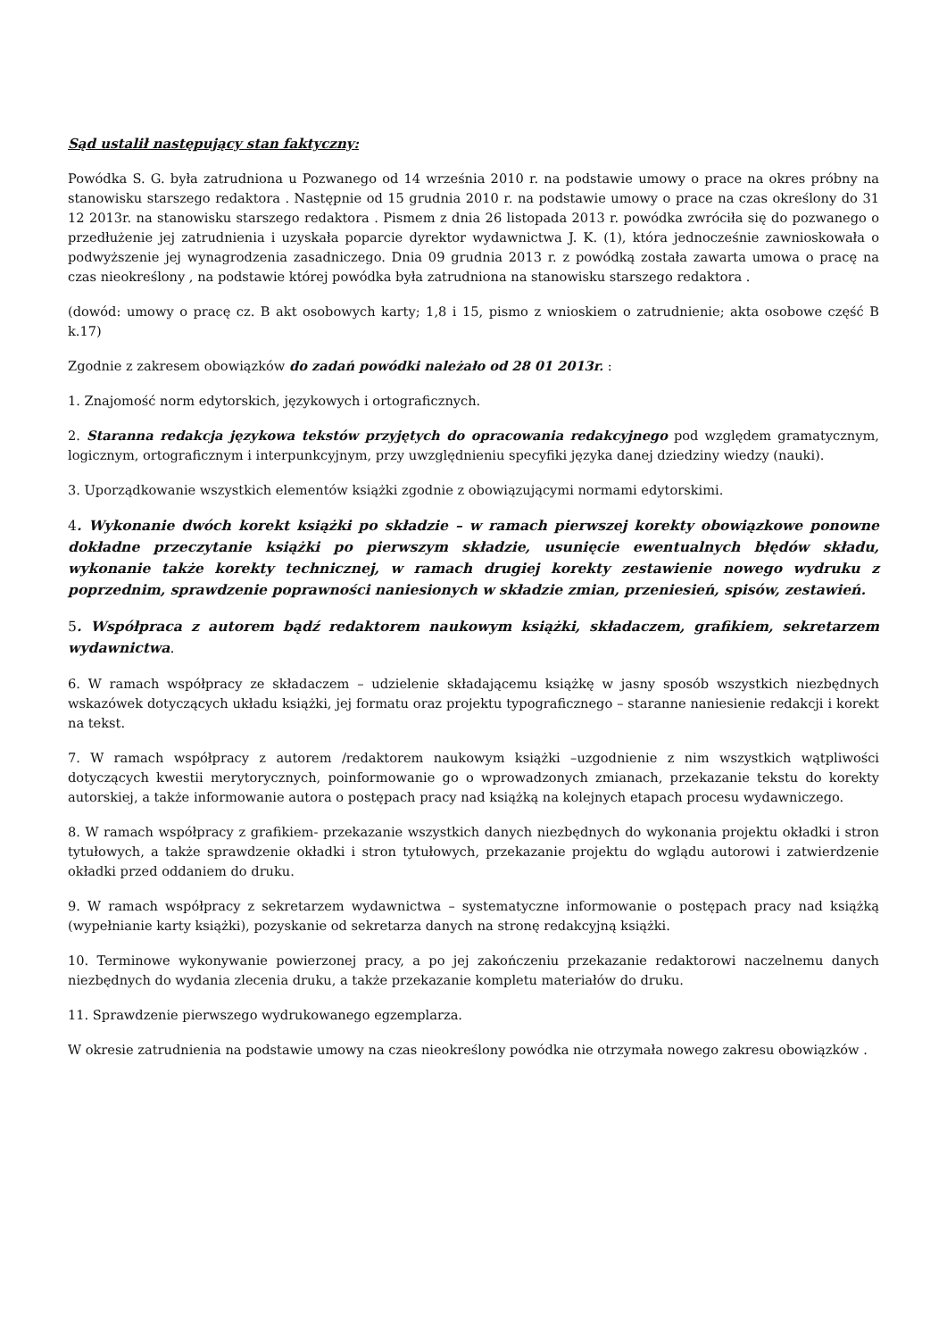Sąd ustalił następujący stan faktyczny:
Powódka S. G. była zatrudniona u Pozwanego od 14 września 2010 r. na podstawie umowy o prace na okres próbny na stanowisku starszego redaktora . Następnie od 15 grudnia 2010 r. na podstawie umowy o prace na czas określony do 31 12 2013r. na stanowisku starszego redaktora . Pismem z dnia 26 listopada 2013 r. powódka zwróciła się do pozwanego o przedłużenie jej zatrudnienia i uzyskała poparcie dyrektor wydawnictwa J. K. (1), która jednocześnie zawnioskowała o podwyższenie jej wynagrodzenia zasadniczego. Dnia 09 grudnia 2013 r. z powódką została zawarta umowa o pracę na czas nieokreślony , na podstawie której powódka była zatrudniona na stanowisku starszego redaktora .
(dowód: umowy o pracę cz. B akt osobowych karty; 1,8 i 15, pismo z wnioskiem o zatrudnienie; akta osobowe część B k.17)
Zgodnie z zakresem obowiązków do zadań powódki należało od 28 01 2013r. :
1. Znajomość norm edytorskich, językowych i ortograficznych.
2. Staranna redakcja językowa tekstów przyjętych do opracowania redakcyjnego pod względem gramatycznym, logicznym, ortograficznym i interpunkcyjnym, przy uwzględnieniu specyfiki języka danej dziedziny wiedzy (nauki).
3. Uporządkowanie wszystkich elementów książki zgodnie z obowiązującymi normami edytorskimi.
4. Wykonanie dwóch korekt książki po składzie – w ramach pierwszej korekty obowiązkowe ponowne dokładne przeczytanie książki po pierwszym składzie, usunięcie ewentualnych błędów składu, wykonanie także korekty technicznej, w ramach drugiej korekty zestawienie nowego wydruku z poprzednim, sprawdzenie poprawności naniesionych w składzie zmian, przeniesień, spisów, zestawień.
5. Współpraca z autorem bądź redaktorem naukowym książki, składaczem, grafikiem, sekretarzem wydawnictwa.
6. W ramach współpracy ze składaczem – udzielenie składającemu książkę w jasny sposób wszystkich niezbędnych wskazówek dotyczących układu książki, jej formatu oraz projektu typograficznego – staranne naniesienie redakcji i korekt na tekst.
7. W ramach współpracy z autorem /redaktorem naukowym książki –uzgodnienie z nim wszystkich wątpliwości dotyczących kwestii merytorycznych, poinformowanie go o wprowadzonych zmianach, przekazanie tekstu do korekty autorskiej, a także informowanie autora o postępach pracy nad książką na kolejnych etapach procesu wydawniczego.
8. W ramach współpracy z grafikiem- przekazanie wszystkich danych niezbędnych do wykonania projektu okładki i stron tytułowych, a także sprawdzenie okładki i stron tytułowych, przekazanie projektu do wglądu autorowi i zatwierdzenie okładki przed oddaniem do druku.
9. W ramach współpracy z sekretarzem wydawnictwa – systematyczne informowanie o postępach pracy nad książką (wypełnianie karty książki), pozyskanie od sekretarza danych na stronę redakcyjną książki.
10. Terminowe wykonywanie powierzonej pracy, a po jej zakończeniu przekazanie redaktorowi naczelnemu danych niezbędnych do wydania zlecenia druku, a także przekazanie kompletu materiałów do druku.
11. Sprawdzenie pierwszego wydrukowanego egzemplarza.
W okresie zatrudnienia na podstawie umowy na czas nieokreślony powódka nie otrzymała nowego zakresu obowiązków .